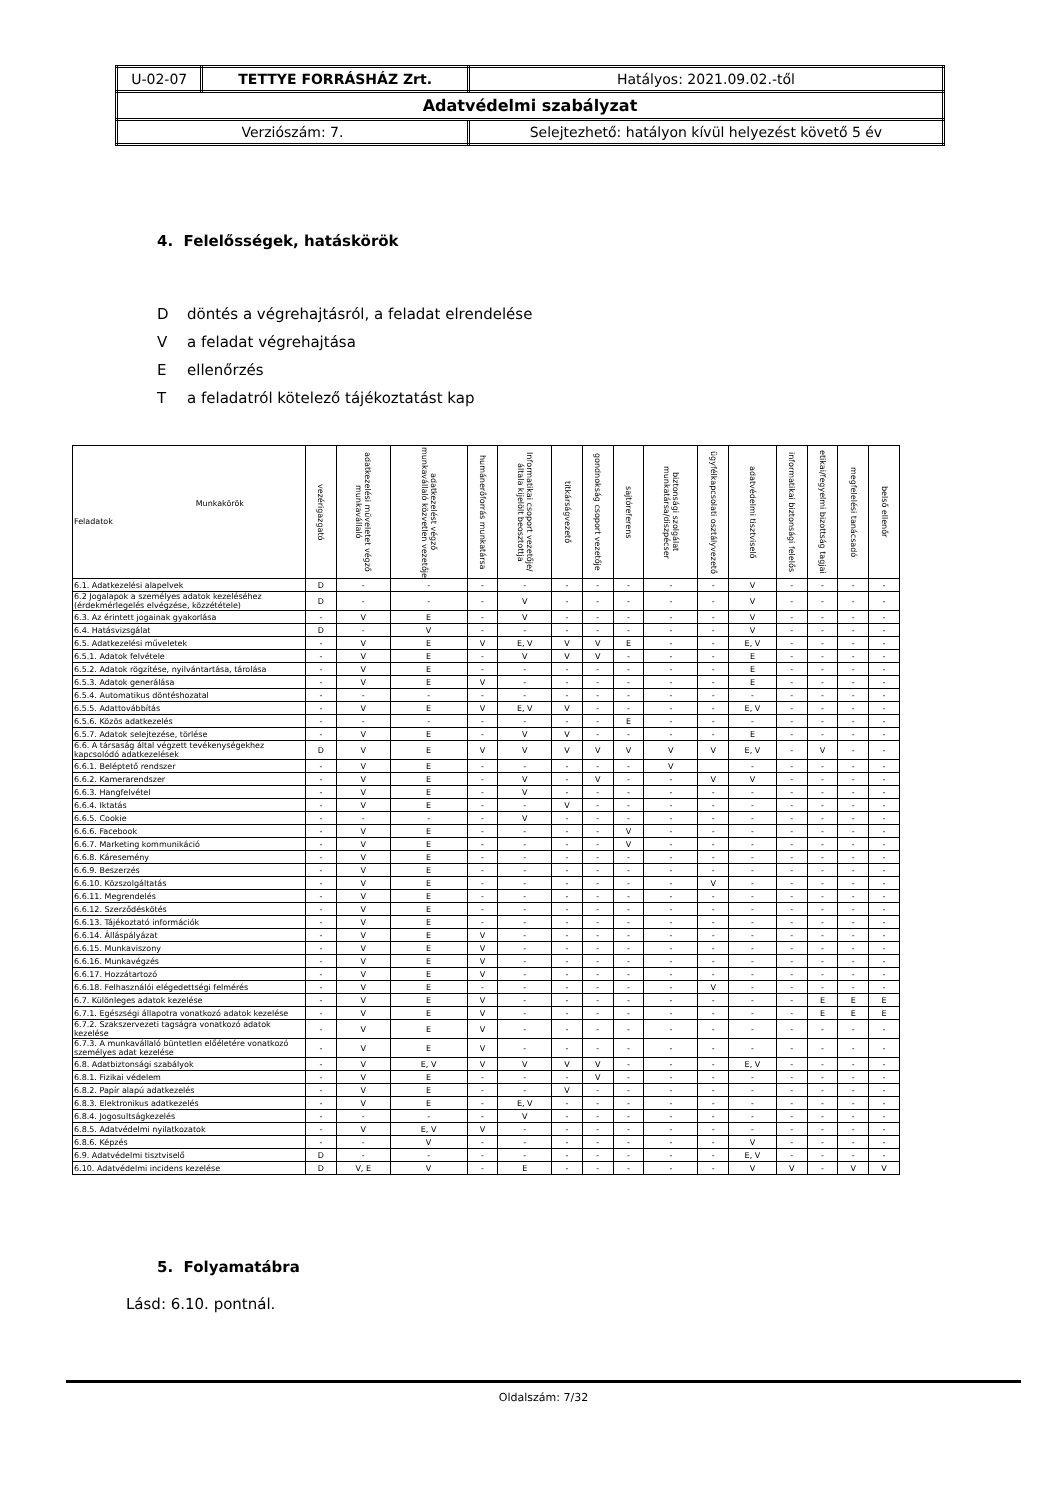| U-02-07 | TETTYE FORRÁSHÁZ Zrt. | Hatályos: 2021.09.02.-től |
| Adatvédelmi szabályzat | | |
| Verziószám: 7. | | Selejtezhető: hatályon kívül helyezést követő 5 év |
4. Felelősségek, hatáskörök
Ddöntés a végrehajtásról, a feladat elrendelése
Va feladat végrehajtása
Eellenőrzés
Ta feladatról kötelező tájékoztatást kap
| Munkakörök Feladatok | vezérigazgató | adatkezelési műveletet végző munkavállaló | adatkezelést végző munkavállaló közvetlen vezetője | humánerőforrás munkatársa | Informatikai csoport vezetője/általa kijelölt beosztottja | titkárságvezető | gondnokság csoport vezetője | sajtóreferens | biztonsági szolgálat munkatársa/diszpécser | ügyfélkapcsolati osztályvezető | adatvédelmi tisztviselő | informatikai biztonsági felelős | etikai/fegyelmi bizottság tagjai | megfelelési tanácsadó | belső ellenőr |
| --- | --- | --- | --- | --- | --- | --- | --- | --- | --- | --- | --- | --- | --- | --- | --- |
| 6.1. Adatkezelési alapelvek | D | - | - | - | - | - | - | - | - | - | V | - | - | - | - |
| 6.2 Jogalapok a személyes adatok kezeléséhez (érdekmérlegelés elvégzése, közzététele) | D | - | - | - | V | - | - | - | - | - | V | - | - | - | - |
| 6.3. Az érintett jogainak gyakorlása | - | V | E | - | V | - | - | - | - | - | V | - | - | - | - |
| 6.4. Hatásvizsgálat | D | - | V | - | - | - | - | - | - | - | V | - | - | - | - |
| 6.5. Adatkezelési műveletek | - | V | E | V | E, V | V | V | E | - | - | E, V | - | - | - | - |
| 6.5.1. Adatok felvétele | - | V | E | - | V | V | V | - | - | - | E | - | - | - | - |
| 6.5.2. Adatok rögzítése, nyilvántartása, tárolása | - | V | E | - | - | - | - | - | - | - | E | - | - | - | - |
| 6.5.3. Adatok generálása | - | V | E | V | - | - | - | - | - | - | E | - | - | - | - |
| 6.5.4. Automatikus döntéshozatal | - | - | - | - | - | - | - | - | - | - | - | - | - | - | - |
| 6.5.5. Adattovábbítás | - | V | E | V | E, V | V | - | - | - | - | E, V | - | - | - | - |
| 6.5.6. Közös adatkezelés | - | - | - | - | - | - | - | E | - | - | - | - | - | - | - |
| 6.5.7. Adatok selejtezése, törlése | - | V | E | - | V | V | - | - | - | - | E | - | - | - | - |
| 6.6. A társaság által végzett tevékenységekhez kapcsolódó adatkezelések | D | V | E | V | V | V | V | V | V | V | E, V | - | V | - | - |
| 6.6.1. Beléptető rendszer | - | V | E | - | - | - | - | - | V | | - | - | - | - | - |
| 6.6.2. Kamerarendszer | - | V | E | - | V | - | V | - | - | V | V | - | - | - | - |
| 6.6.3. Hangfelvétel | - | V | E | - | V | - | - | - | - | - | - | - | - | - | - |
| 6.6.4. Iktatás | - | V | E | - | - | V | - | - | - | - | - | - | - | - | - |
| 6.6.5. Cookie | - | - | - | - | V | - | - | - | - | - | - | - | - | - | - |
| 6.6.6. Facebook | - | V | E | - | - | - | - | V | - | - | - | - | - | - | - |
| 6.6.7. Marketing kommunikáció | - | V | E | - | - | - | - | V | - | - | - | - | - | - | - |
| 6.6.8. Káresemény | - | V | E | - | - | - | - | - | - | - | - | - | - | - | - |
| 6.6.9. Beszerzés | - | V | E | - | - | - | - | - | - | - | - | - | - | - | - |
| 6.6.10. Közszolgáltatás | - | V | E | - | - | - | - | - | - | V | - | - | - | - | - |
| 6.6.11. Megrendelés | - | V | E | - | - | - | - | - | - | - | - | - | - | - | - |
| 6.6.12. Szerződéskötés | - | V | E | - | - | - | - | - | - | - | - | - | - | - | - |
| 6.6.13. Tájékoztató információk | - | V | E | - | - | - | - | - | - | - | - | - | - | - | - |
| 6.6.14. Álláspályázat | - | V | E | V | - | - | - | - | - | - | - | - | - | - | - |
| 6.6.15. Munkaviszony | - | V | E | V | - | - | - | - | - | - | - | - | - | - | - |
| 6.6.16. Munkavégzés | - | V | E | V | - | - | - | - | - | - | - | - | - | - | - |
| 6.6.17. Hozzátartozó | - | V | E | V | - | - | - | - | - | - | - | - | - | - | - |
| 6.6.18. Felhasználói elégedettségi felmérés | - | V | E | - | - | - | - | - | - | V | - | - | - | - | - |
| 6.7. Különleges adatok kezelése | - | V | E | V | - | - | - | - | - | - | - | - | E | E | E |
| 6.7.1. Egészségi állapotra vonatkozó adatok kezelése | - | V | E | V | - | - | - | - | - | - | - | - | E | E | E |
| 6.7.2. Szakszervezeti tagságra vonatkozó adatok kezelése | - | V | E | V | - | - | - | - | - | - | - | - | - | - | - |
| 6.7.3. A munkavállaló büntetlen előéletére vonatkozó személyes adat kezelése | - | V | E | V | - | - | - | - | - | - | - | - | - | - | - |
| 6.8. Adatbiztonsági szabályok | - | V | E, V | V | V | V | V | - | - | - | E, V | - | - | - | - |
| 6.8.1. Fizikai védelem | - | V | E | - | - | - | V | - | - | - | - | - | - | - | - |
| 6.8.2. Papír alapú adatkezelés | - | V | E | - | - | V | - | - | - | - | - | - | - | - | - |
| 6.8.3. Elektronikus adatkezelés | - | V | E | - | E, V | - | - | - | - | - | - | - | - | - | - |
| 6.8.4. Jogosultságkezelés | - | - | - | - | V | - | - | - | - | - | - | - | - | - | - |
| 6.8.5. Adatvédelmi nyilatkozatok | - | V | E, V | V | - | - | - | - | - | - | - | - | - | - | - |
| 6.8.6. Képzés | - | - | V | - | - | - | - | - | - | - | V | - | - | - | - |
| 6.9. Adatvédelmi tisztviselő | D | - | - | - | - | - | - | - | - | - | E, V | - | - | - | - |
| 6.10. Adatvédelmi incidens kezelése | D | V, E | V | - | E | - | - | - | - | - | V | V | - | V | V |
5. Folyamatábra
Lásd: 6.10. pontnál.
Oldalszám: 7/32